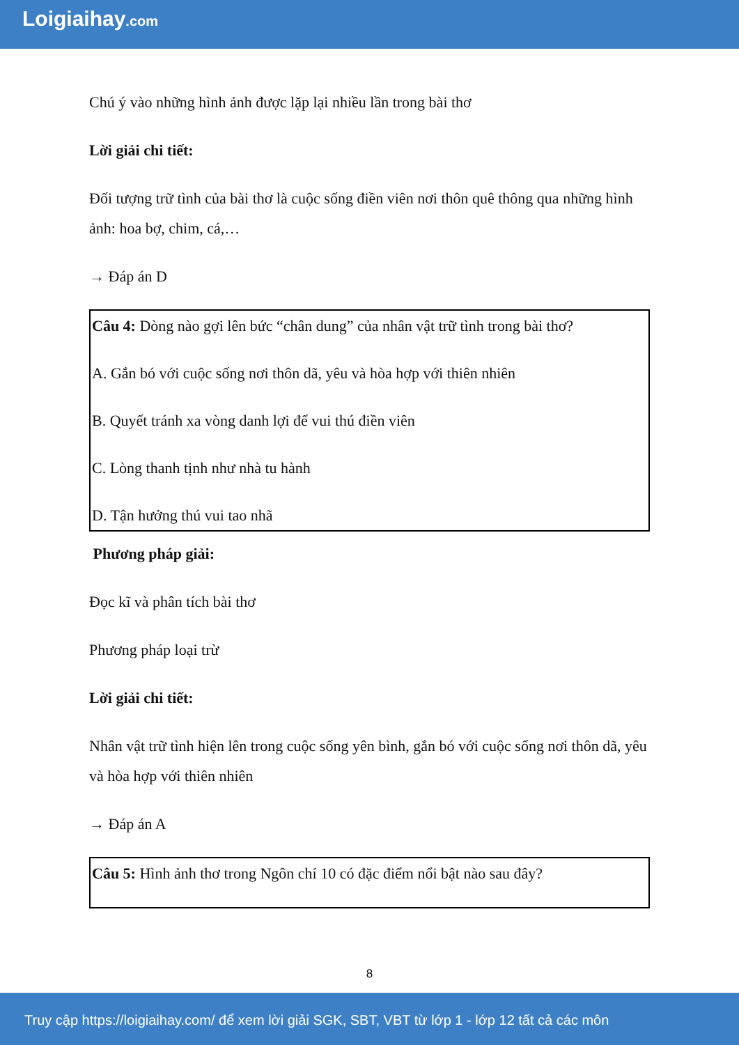Loigiaihay.com
Chú ý vào những hình ảnh được lặp lại nhiều lần trong bài thơ
Lời giải chi tiết:
Đối tượng trữ tình của bài thơ là cuộc sống điền viên nơi thôn quê thông qua những hình ảnh: hoa bợ, chim, cá,…
→ Đáp án D
Câu 4: Dòng nào gợi lên bức “chân dung” của nhân vật trữ tình trong bài thơ?
A. Gắn bó với cuộc sống nơi thôn dã, yêu và hòa hợp với thiên nhiên
B. Quyết tránh xa vòng danh lợi để vui thú điền viên
C. Lòng thanh tịnh như nhà tu hành
D. Tận hưởng thú vui tao nhã
Phương pháp giải:
Đọc kĩ và phân tích bài thơ
Phương pháp loại trừ
Lời giải chi tiết:
Nhân vật trữ tình hiện lên trong cuộc sống yên bình, gắn bó với cuộc sống nơi thôn dã, yêu và hòa hợp với thiên nhiên
→ Đáp án A
Câu 5: Hình ảnh thơ trong Ngôn chí 10 có đặc điểm nổi bật nào sau đây?
8
Truy cập https://loigiaihay.com/ để xem lời giải SGK, SBT, VBT từ lớp 1 - lớp 12 tất cả các môn